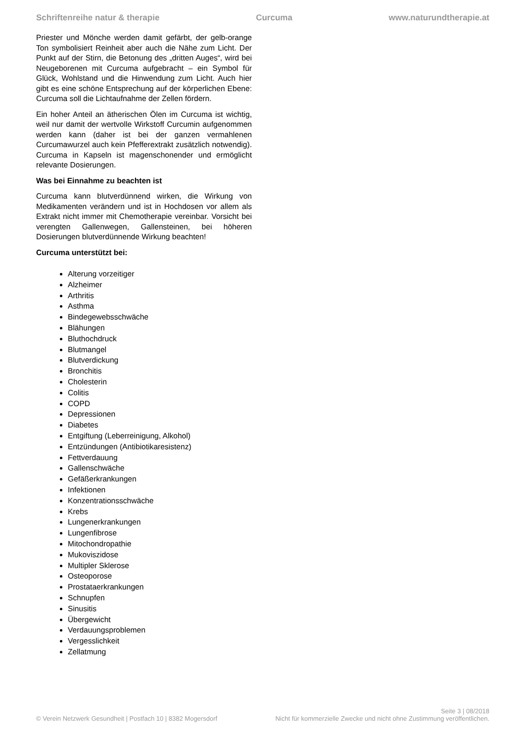Schriftenreihe natur & therapie Curcuma www.naturundtherapie.at
Priester und Mönche werden damit gefärbt, der gelb-orange Ton symbolisiert Reinheit aber auch die Nähe zum Licht. Der Punkt auf der Stirn, die Betonung des „dritten Auges“, wird bei Neugeborenen mit Curcuma aufgebracht – ein Symbol für Glück, Wohlstand und die Hinwendung zum Licht. Auch hier gibt es eine schöne Entsprechung auf der körperlichen Ebene: Curcuma soll die Lichtaufnahme der Zellen fördern.
Ein hoher Anteil an ätherischen Ölen im Curcuma ist wichtig, weil nur damit der wertvolle Wirkstoff Curcumin aufgenommen werden kann (daher ist bei der ganzen vermahlenen Curcumawurzel auch kein Pfefferextrakt zusätzlich notwendig). Curcuma in Kapseln ist magenschonender und ermöglicht relevante Dosierungen.
Was bei Einnahme zu beachten ist
Curcuma kann blutverdünnend wirken, die Wirkung von Medikamenten verändern und ist in Hochdosen vor allem als Extrakt nicht immer mit Chemotherapie vereinbar. Vorsicht bei verengten Gallenwegen, Gallensteinen, bei höheren Dosierungen blutverdünnende Wirkung beachten!
Curcuma unterstützt bei:
Alterung vorzeitiger
Alzheimer
Arthritis
Asthma
Bindegewebsschwäche
Blähungen
Bluthochdruck
Blutmangel
Blutverdickung
Bronchitis
Cholesterin
Colitis
COPD
Depressionen
Diabetes
Entgiftung (Leberreinigung, Alkohol)
Entzündungen (Antibiotikaresistenz)
Fettverdauung
Gallenschwäche
Gefäßerkrankungen
Infektionen
Konzentrationsschwäche
Krebs
Lungenerkrankungen
Lungenfibrose
Mitochondropathie
Mukoviszidose
Multipler Sklerose
Osteoporose
Prostataerkrankungen
Schnupfen
Sinusitis
Übergewicht
Verdauungsproblemen
Vergesslichkeit
Zellatmung
Seite 3 | 08/2018
© Verein Netzwerk Gesundheit | Postfach 10 | 8382 Mogersdorf Nicht für kommerzielle Zwecke und nicht ohne Zustimmung veröffentlichen.